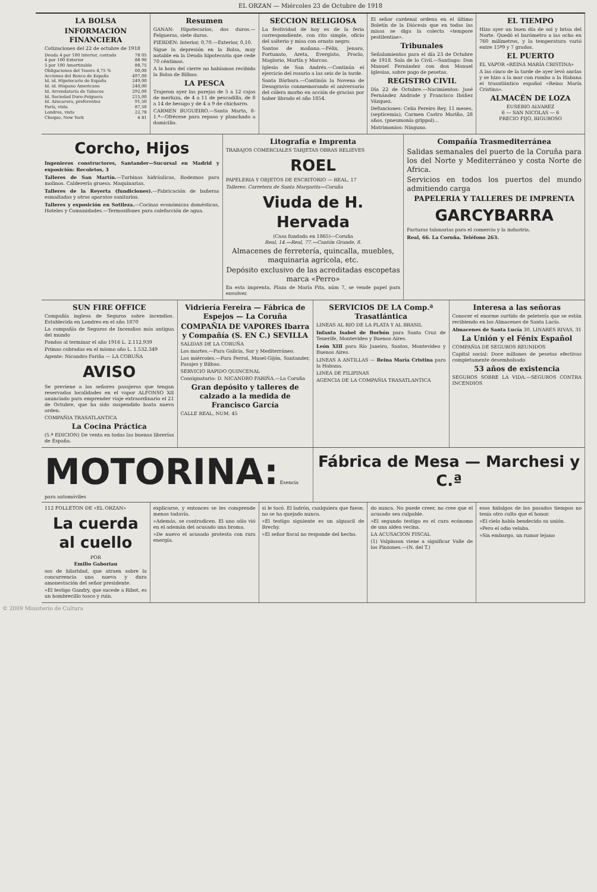EL ORZAN — Miércoles 23 de Octubre de 1918
LA BOLSA
INFORMACIÓN FINANCIERA
Cotizaciones del 22 de octubre de 1918
| Deuda 4 por 100 interior, contado | 78 05 |
| 4 por 100 Exterior | 88 90 |
| 5 por 100 Amortizable | 88,75 |
| Obligaciones del Tesoro 4,75 % | 00,00 |
| Acciones del Banco de España | 497,00 |
| Id. id. Hipotecario de España | 249,00 |
| Id. id. Hispano Americano | 240,00 |
| Id. Arrendataria de Tabacos | 292,00 |
| Id. Sociedad Duro-Felguera | 215,00 |
| Id. Azucarera, preferentes | 91,50 |
| París, vista | 87,50 |
| Londres, vista | 22,78 |
| Cheque, New York | 4 81 |
Resumen
GANAN: Hipotecarios, dos duros.—Felgueras, siete duros.
PIERDEN: Interior, 0,70.—Exterior, 0,10.
Sigue la depresión en la Bolsa, muy notable en la Deuda hipotecaria que cede 70 céntimos.
A la hora del cierre no habíamos recibido la Bolsa de Bilbao.
LA PESCA
Trajeron ayer las parejas de 5 a 12 cajas de merluza, de 4 a 11 de pescadilla, de 8 a 14 de besugo y de 4 a 9 de chicharro.
CARMEN BUGUEIRO.—Santa Marta, 8-1.º—Ofrécese para repaso y planchado a domicilio.
SECCION RELIGIOSA
La festividad de hoy es de la feria correspondiente, con rito simple, oficio del salterio y misa con ornato negro.
Santos de mañana.—Félix, Jenaro, Fortunato, Areta, Evergisto, Proclo, Maglorio, Martín y Marcos.
Iglesia de San Andrés.—Continúa el ejercicio del rosario a las seis de la tarde.
Santa Bárbara.—Continúa la Novena de Desagravio conmemorando el aniversario del cólera morbo en acción de gracias por haber librado el año 1854.
El señor cardenal ordena en el último Boletín de la Diócesis que en todas las misas se diga la colecta «tempore pestilentiae».
Tribunales
Señalamientos para el día 23 de Octubre de 1918. Sala de lo Civil.—Santiago: Don Manuel Fernández con don Manuel Iglesias, sobre pago de pesetas.
REGISTRO CIVIL
Día 22 de Octubre.—Nacimientos: José Fernández Andrade y Francisco Ibáñez Vázquez.
Defunciones: Celia Pereiro Rey, 11 meses, (septicemia); Carmen Castro Mariño, 28 años, (pneumonía grippal)...
Matrimonios: Ninguno.
EL TIEMPO
Hizo ayer un buen día de sol y brisa del Norte. Quedó el barómetro a las ocho en 760 milímetros, y la temperatura varió entre 15º9 y 7 grados.
EL PUERTO
EL VAPOR «REINA MARÍA CRISTINA»
A las cinco de la tarde de ayer levó anclas y se hizo a la mar con rumbo a la Habana el trasatlántico español «Reina María Cristina».
ALMACÉN DE LOZA
EUSEBIO ALVAREZ
6 — SAN NICOLAS — 6
PRECIO FIJO, RIGUROSO
Corcho, Hijos
Ingenieros constructores, Santander—Sucursal en Madrid y exposición: Recoletos, 3
Talleres de San Martín.—Turbinas hidráulicas, Rodeznos para molinos. Calderería gruesa. Maquinarias.
Talleres de la Reyerta (fundiciones).—Fabricación de bañeras esmaltadas y otros aparatos sanitarios.
Talleres y exposición en Sotileza.—Cocinas económicas domésticas, Hoteles y Comunidades.—Termosifones para calefacción de agua.
Litografía e Imprenta
TRABAJOS COMERCIALES TARJETAS OBRAS RELIEVES
ROEL
PAPELERIA Y OBJETOS DE ESCRITORIO — REAL, 17
Talleres: Carretera de Santa Margarita—Coruña
Viuda de H. Hervada
(Casa fundada en 1865)—Coruña
Real, 14.—Real, 77.—Cantón Grande, 8.
Almacenes de ferretería, quincalla, muebles, maquinaria agrícola, etc.
Depósito exclusivo de las acreditadas escopetas marca «Perro»
En esta imprenta, Plaza de María Pita, núm 7, se vende papel para envolver.
Compañía Trasmediterránea
Salidas semanales del puerto de la Coruña para los del Norte y Mediterráneo y costa Norte de Africa.
Servicios en todos los puertos del mundo admitiendo carga
PAPELERIA Y TALLERES DE IMPRENTA
GARCYBARRA
Facturas talonarias para el comercio y la industria.
Real, 66. La Coruña. Teléfono 263.
SUN FIRE OFFICE
Compañía inglesa de Seguros sobre incendios. Establecida en Londres en el año 1870
La compañía de Seguros de Incendios más antigua del mundo
Fondos al terminar el año 1916 L. 2.112.939
Primas cobradas en el mismo año L. 1.532.349
Agente: Nicandro Fariña — LA CORUÑA
AVISO
Se previene a los señores pasajeros que tengan reservadas localidades en el vapor ALFONSO XII anunciado para emprender viaje extraordinario el 21 de Octubre, que ha sido suspendido hasta nueva orden.
COMPAÑIA TRASATLANTICA
La Cocina Práctica
(5.ª EDICION) De venta en todas las buenas librerías de España.
Vidriería Fereira — Fábrica de Espejos — La Coruña
COMPAÑIA DE VAPORES Ibarra y Compañía (S. EN C.) SEVILLA
SALIDAS DE LA CORUÑA
Los martes.—Para Galicia, Sur y Mediterráneo.
Los miércoles.—Para Ferrol, Musel-Gijón, Santander, Pasajes y Bilbao.
SERVICIO RAPIDO QUINCENAL
Consignatario: D. NICANDRO FARIÑA.—La Coruña
Gran depósito y talleres de calzado a la medida de Francisco García
CALLE REAL, NUM. 45
SERVICIOS DE LA Comp.ª Trasatlántica
LINEAS AL RIO DE LA PLATA Y AL BRASIL
Infanta Isabel de Borbón para Santa Cruz de Tenerife, Montevideo y Buenos Aires.
León XIII para Río Janeiro, Santos, Montevideo y Buenos Aires.
LINEAS A ANTILLAS — Reina María Cristina para la Habana.
LINEA DE FILIPINAS
AGENCIA DE LA COMPAÑIA TRASATLANTICA
Interesa a las señoras
Conocer el enorme surtido de peletería que se están recibiendo en los Almacenes de Santa Lucía.
Almacenes de Santa Lucía 30, LINARES RIVAS, 31
La Unión y el Fénix Español
COMPAÑIA DE SEGUROS REUNIDOS
Capital social: Doce millones de pesetas efectivas completamente desembolsado
53 años de existencia
SEGUROS SOBRE LA VIDA.—SEGUROS CONTRA INCENDIOS
MOTORINA: Esencia para automóviles
Fábrica de Mesa — Marchesi y C.ª
112 FOLLETON DE «EL ORZAN»
La cuerda al cuello
POR
Emilio Gaboriau
sos de hilaridad, que atraen sobre la concurrencia una nueva y dura amonestación del señor presidente.
»El testigo Gandry, que sucede a Ribot, es un hombrecillo tosco y ruin.
explicarse, y entonces se les comprende menos todavía.
»Además, se contradicen. El uno sólo vió en el ademán del acusado una broma.
»De nuevo el acusado protesta con rara energía.
si le tocó. El ladrón, cualquiera que fuese, no se ha quejado nunca.
»El testigo siguiente es un alguacil de Brechy.
»El señor fiscal no responde del hecho.
do nunca. No puede creer, no cree que el acusado sea culpable.
»El segundo testigo es el cura ecónomo de una aldea vecina.
LA ACUSACION FISCAL
(1) Valpinson viene a significar Valle de los Pinzones.—(N. del T.)
esos hidalgos de los pasados tiempos no tenía otro culto que el honor.
»El cielo había bendecido su unión.
»Pero el odio velaba.
»Sin embargo, un rumor lejano
© 2009 Ministerio de Cultura